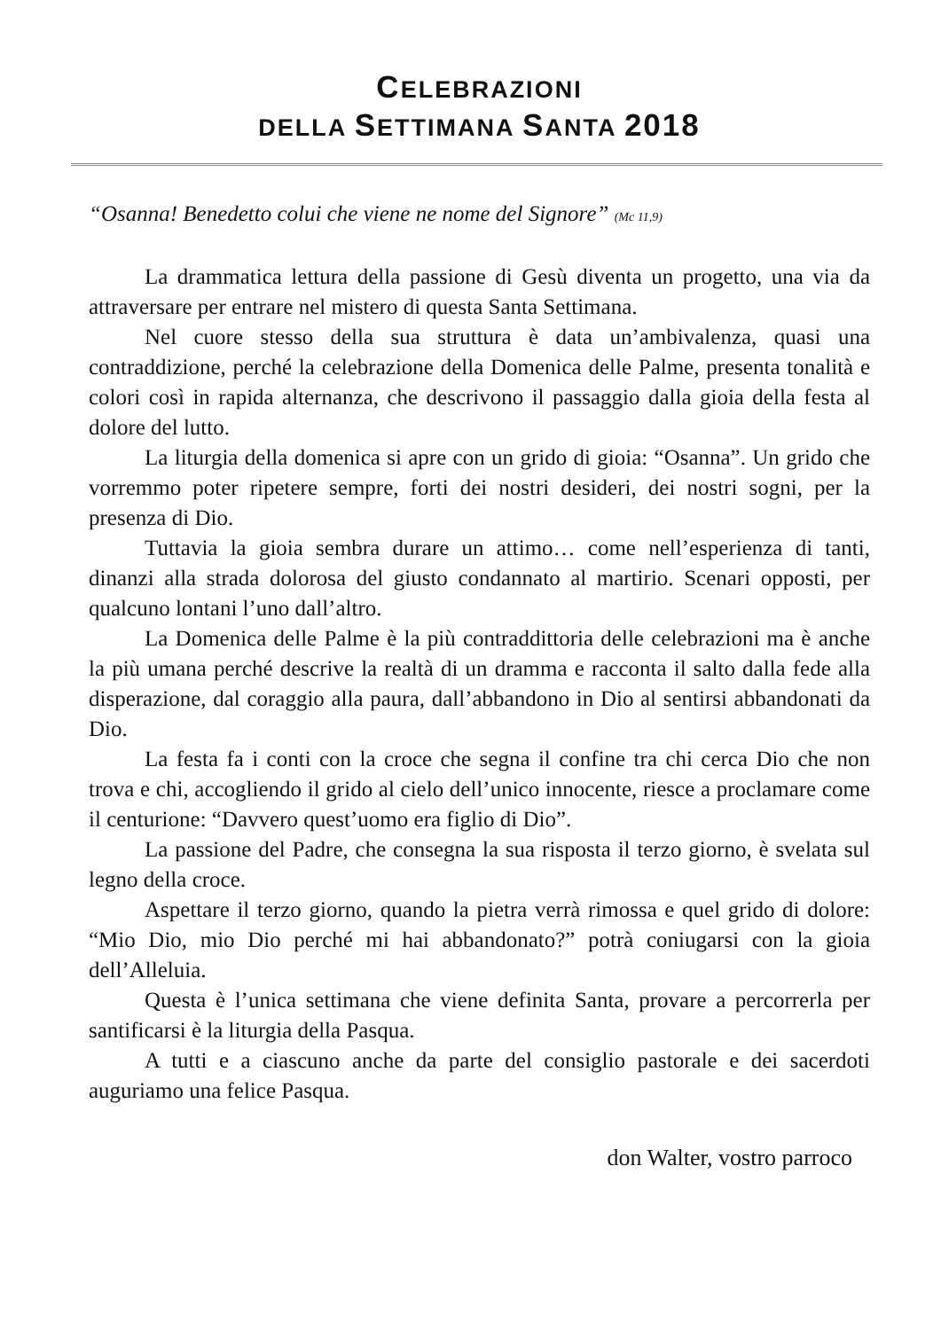CELEBRAZIONI
DELLA SETTIMANA SANTA 2018
“Osanna! Benedetto colui che viene ne nome del Signore” (Mc 11,9)
La drammatica lettura della passione di Gesù diventa un progetto, una via da attraversare per entrare nel mistero di questa Santa Settimana.
Nel cuore stesso della sua struttura è data un’ambivalenza, quasi una contraddizione, perché la celebrazione della Domenica delle Palme, presenta tonalità e colori così in rapida alternanza, che descrivono il passaggio dalla gioia della festa al dolore del lutto.
La liturgia della domenica si apre con un grido di gioia: “Osanna”. Un grido che vorremmo poter ripetere sempre, forti dei nostri desideri, dei nostri sogni, per la presenza di Dio.
Tuttavia la gioia sembra durare un attimo… come nell’esperienza di tanti, dinanzi alla strada dolorosa del giusto condannato al martirio. Scenari opposti, per qualcuno lontani l’uno dall’altro.
La Domenica delle Palme è la più contraddittoria delle celebrazioni ma è anche la più umana perché descrive la realtà di un dramma e racconta il salto dalla fede alla disperazione, dal coraggio alla paura, dall’abbandono in Dio al sentirsi abbandonati da Dio.
La festa fa i conti con la croce che segna il confine tra chi cerca Dio che non trova e chi, accogliendo il grido al cielo dell’unico innocente, riesce a proclamare come il centurione: “Davvero quest’uomo era figlio di Dio”.
La passione del Padre, che consegna la sua risposta il terzo giorno, è svelata sul legno della croce.
Aspettare il terzo giorno, quando la pietra verrà rimossa e quel grido di dolore: “Mio Dio, mio Dio perché mi hai abbandonato?” potrà coniugarsi con la gioia dell’Alleluia.
Questa è l’unica settimana che viene definita Santa, provare a percorrerla per santificarsi è la liturgia della Pasqua.
A tutti e a ciascuno anche da parte del consiglio pastorale e dei sacerdoti auguriamo una felice Pasqua.
don Walter, vostro parroco